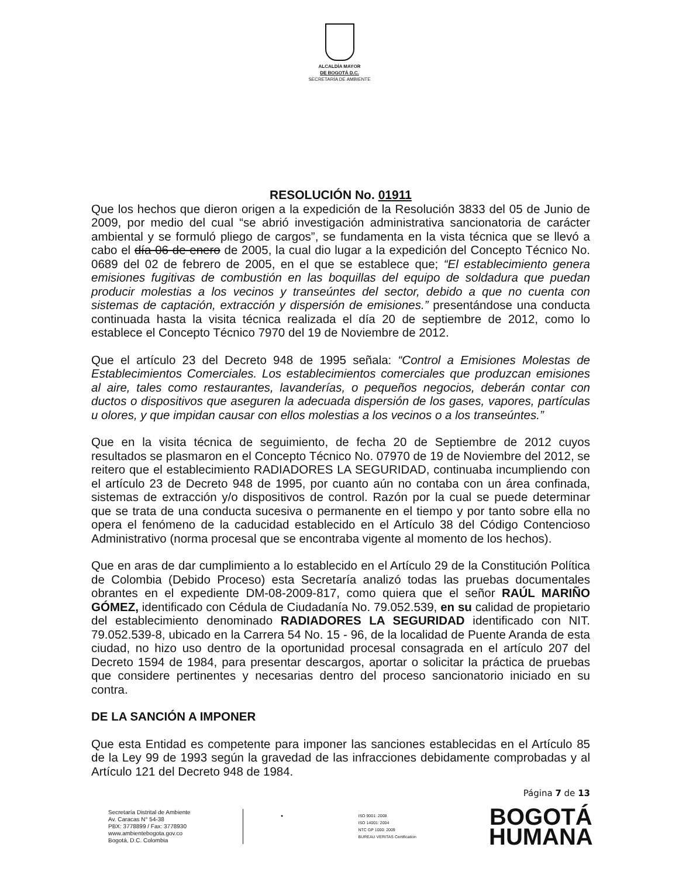ALCALDÍA MAYOR
DE BOGOTÁ D.C.
SECRETARÍA DE AMBIENTE
RESOLUCIÓN No. 01911
Que los hechos que dieron origen a la expedición de la Resolución 3833 del 05 de Junio de 2009, por medio del cual “se abrió investigación administrativa sancionatoria de carácter ambiental y se formuló pliego de cargos”, se fundamenta en la vista técnica que se llevó a cabo el día 06 de enero de 2005, la cual dio lugar a la expedición del Concepto Técnico No. 0689 del 02 de febrero de 2005, en el que se establece que; “El establecimiento genera emisiones fugitivas de combustión en las boquillas del equipo de soldadura que puedan producir molestias a los vecinos y transeúntes del sector, debido a que no cuenta con sistemas de captación, extracción y dispersión de emisiones.” presentándose una conducta continuada hasta la visita técnica realizada el día 20 de septiembre de 2012, como lo establece el Concepto Técnico 7970 del 19 de Noviembre de 2012.
Que el artículo 23 del Decreto 948 de 1995 señala: “Control a Emisiones Molestas de Establecimientos Comerciales. Los establecimientos comerciales que produzcan emisiones al aire, tales como restaurantes, lavanderías, o pequeños negocios, deberán contar con ductos o dispositivos que aseguren la adecuada dispersión de los gases, vapores, partículas u olores, y que impidan causar con ellos molestias a los vecinos o a los transeúntes.”
Que en la visita técnica de seguimiento, de fecha 20 de Septiembre de 2012 cuyos resultados se plasmaron en el Concepto Técnico No. 07970 de 19 de Noviembre del 2012, se reitero que el establecimiento RADIADORES LA SEGURIDAD, continuaba incumpliendo con el artículo 23 de Decreto 948 de 1995, por cuanto aún no contaba con un área confinada, sistemas de extracción y/o dispositivos de control. Razón por la cual se puede determinar que se trata de una conducta sucesiva o permanente en el tiempo y por tanto sobre ella no opera el fenómeno de la caducidad establecido en el Artículo 38 del Código Contencioso Administrativo (norma procesal que se encontraba vigente al momento de los hechos).
Que en aras de dar cumplimiento a lo establecido en el Artículo 29 de la Constitución Política de Colombia (Debido Proceso) esta Secretaría analizó todas las pruebas documentales obrantes en el expediente DM-08-2009-817, como quiera que el señor RAÚL MARIÑO GÓMEZ, identificado con Cédula de Ciudadanía No. 79.052.539, en su calidad de propietario del establecimiento denominado RADIADORES LA SEGURIDAD identificado con NIT. 79.052.539-8, ubicado en la Carrera 54 No. 15 - 96, de la localidad de Puente Aranda de esta ciudad, no hizo uso dentro de la oportunidad procesal consagrada en el artículo 207 del Decreto 1594 de 1984, para presentar descargos, aportar o solicitar la práctica de pruebas que considere pertinentes y necesarias dentro del proceso sancionatorio iniciado en su contra.
DE LA SANCIÓN A IMPONER
Que esta Entidad es competente para imponer las sanciones establecidas en el Artículo 85 de la Ley 99 de 1993 según la gravedad de las infracciones debidamente comprobadas y al Artículo 121 del Decreto 948 de 1984.
Página 7 de 13
Secretaría Distrital de Ambiente
Av. Caracas N° 54-38
PBX: 3778899 / Fax: 3778930
www.ambientebogota.gov.co
Bogotá, D.C. Colombia
● ISO 9001: 2008
ISO 14001: 2004
NTC GP 1000: 2009
BUREAU VERITAS Certification
BOGOTÁ
HUMANA